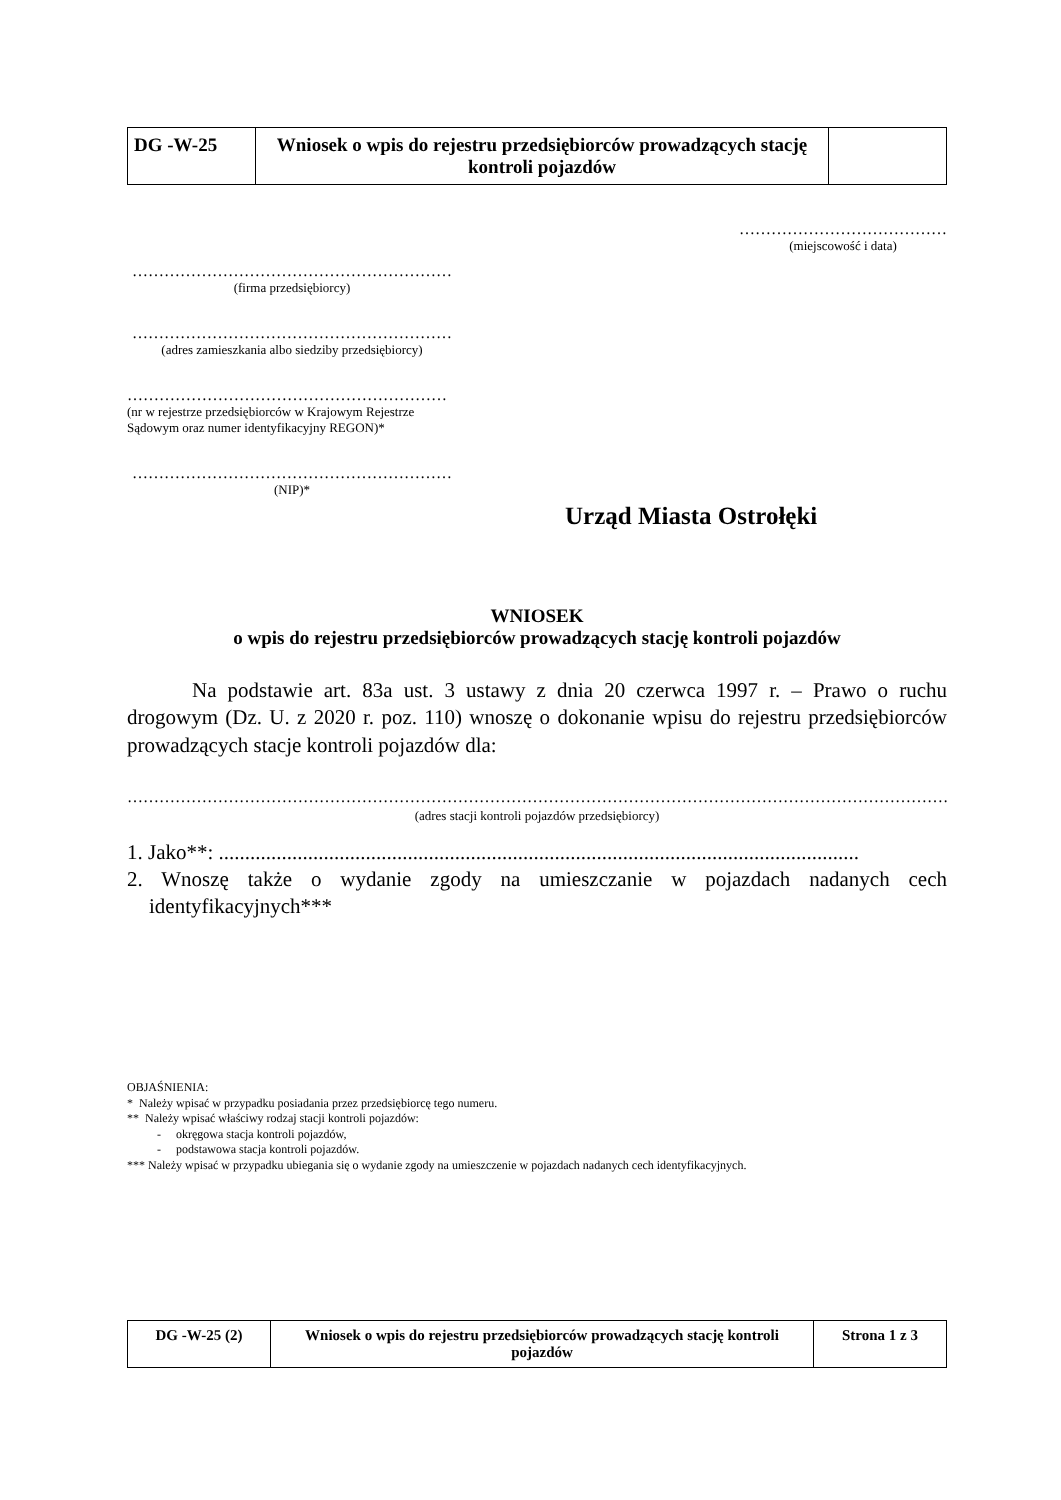| DG -W-25 | Wniosek o wpis do rejestru przedsiębiorców prowadzących stację kontroli pojazdów | |
…………………………………
(miejscowość i data)
……………………………………………………
(firma przedsiębiorcy)
……………………………………………………
(adres zamieszkania albo siedziby przedsiębiorcy)
……………………………………………………
(nr w rejestrze przedsiębiorców w Krajowym Rejestrze Sądowym oraz numer identyfikacyjny REGON)*
……………………………………………………
(NIP)*
Urząd Miasta Ostrołęki
WNIOSEK
o wpis do rejestru przedsiębiorców prowadzących stację kontroli pojazdów
Na podstawie art. 83a ust. 3 ustawy z dnia 20 czerwca 1997 r. – Prawo o ruchu drogowym (Dz. U. z 2020 r. poz. 110) wnoszę o dokonanie wpisu do rejestru przedsiębiorców prowadzących stacje kontroli pojazdów dla:
…………………………………………………………………………………………………………………………………………………
(adres stacji kontroli pojazdów przedsiębiorcy)
1. Jako**: ..........................................................................................................................
2. Wnoszę także o wydanie zgody na umieszczanie w pojazdach nadanych cech identyfikacyjnych***
OBJAŚNIENIA:
* Należy wpisać w przypadku posiadania przez przedsiębiorcę tego numeru.
** Należy wpisać właściwy rodzaj stacji kontroli pojazdów:
- okręgowa stacja kontroli pojazdów,
- podstawowa stacja kontroli pojazdów.
*** Należy wpisać w przypadku ubiegania się o wydanie zgody na umieszczenie w pojazdach nadanych cech identyfikacyjnych.
| DG -W-25 (2) | Wniosek o wpis do rejestru przedsiębiorców prowadzących stację kontroli pojazdów | Strona 1 z 3 |